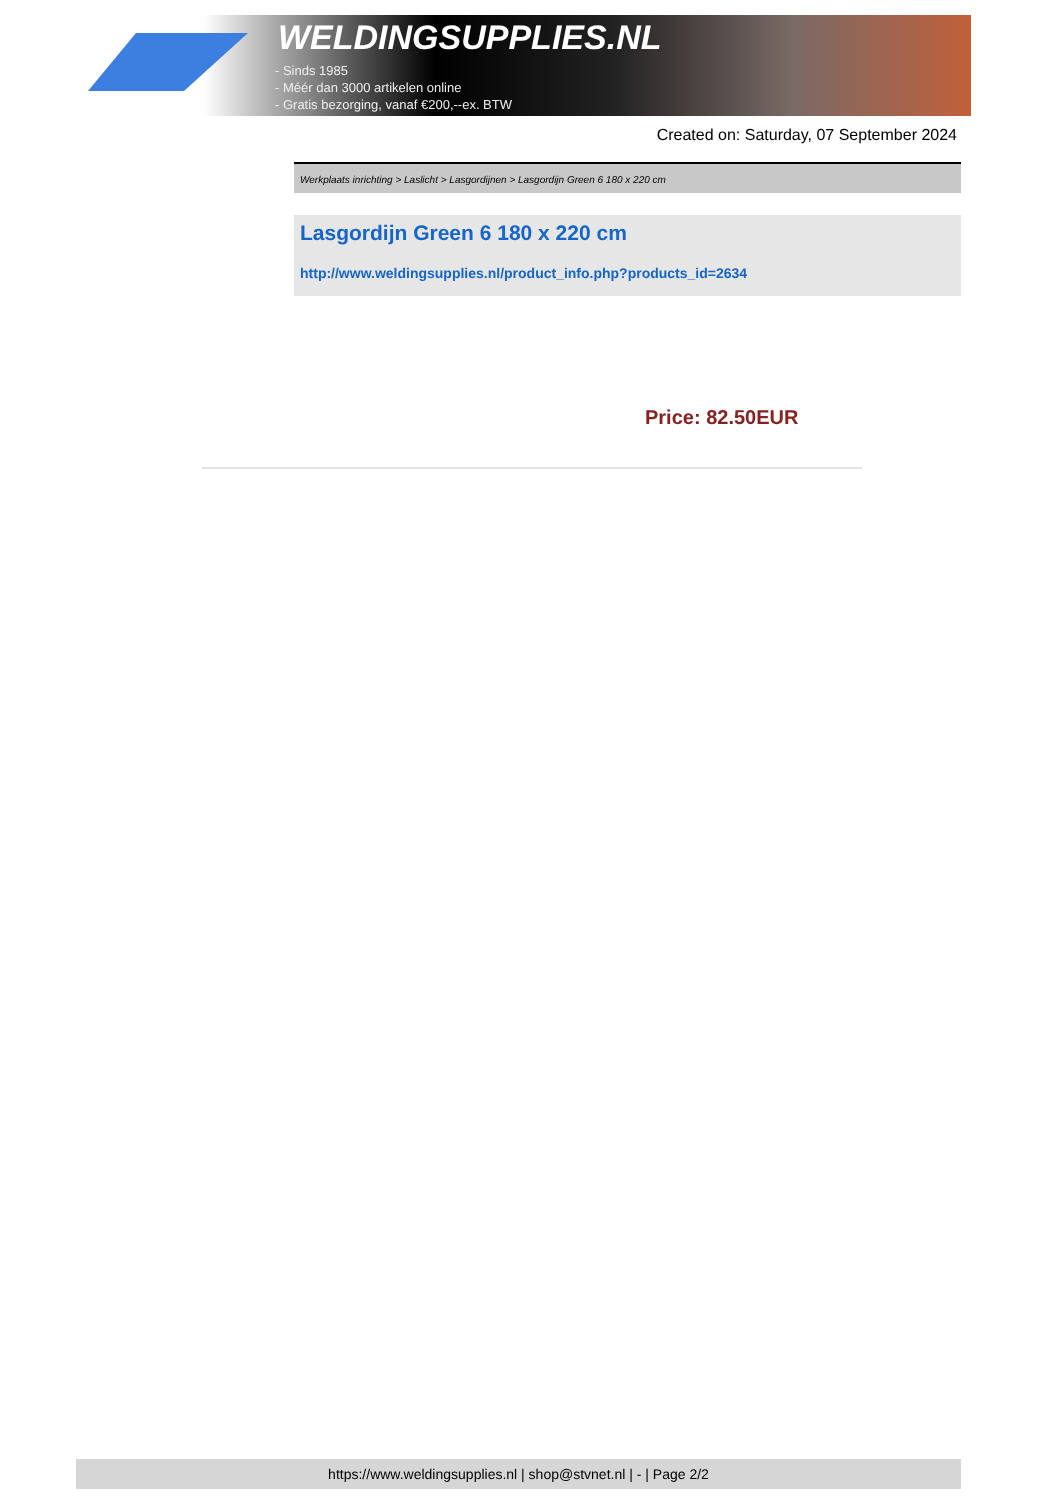WELDINGSUPPLIES.NL
- Sinds 1985
- Méér dan 3000 artikelen online
- Gratis bezorging, vanaf €200,--ex. BTW
Created on: Saturday, 07 September 2024
Werkplaats inrichting > Laslicht > Lasgordijnen > Lasgordijn Green 6 180 x 220 cm
Lasgordijn Green 6 180 x 220 cm
http://www.weldingsupplies.nl/product_info.php?products_id=2634
Price: 82.50EUR
https://www.weldingsupplies.nl | shop@stvnet.nl | - | Page 2/2